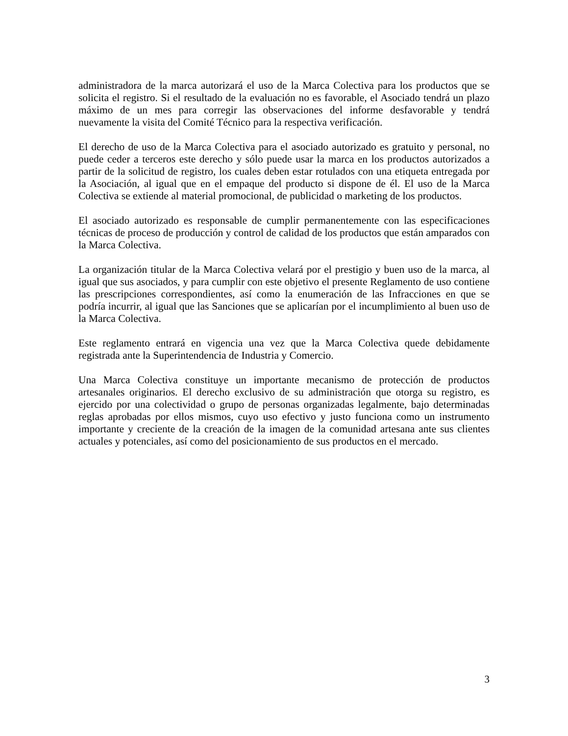administradora de la marca autorizará el uso de la Marca Colectiva para los productos que se solicita el registro. Si el resultado de la evaluación no es favorable, el Asociado tendrá un plazo máximo de un mes para corregir las observaciones del informe desfavorable y tendrá nuevamente la visita del Comité Técnico para la respectiva verificación.
El derecho de uso de la Marca Colectiva para el asociado autorizado es gratuito y personal, no puede ceder a terceros este derecho y sólo puede usar la marca en los productos autorizados a partir de la solicitud de registro, los cuales deben estar rotulados con una etiqueta entregada por la Asociación, al igual que en el empaque del producto si dispone de él. El uso de la Marca Colectiva se extiende al material promocional, de publicidad o marketing de los productos.
El asociado autorizado es responsable de cumplir permanentemente con las especificaciones técnicas de proceso de producción y control de calidad de los productos que están amparados con la Marca Colectiva.
La organización titular de la Marca Colectiva velará por el prestigio y buen uso de la marca, al igual que sus asociados, y para cumplir con este objetivo el presente Reglamento de uso contiene las prescripciones correspondientes, así como la enumeración de las Infracciones en que se podría incurrir, al igual que las Sanciones que se aplicarían por el incumplimiento al buen uso de la Marca Colectiva.
Este reglamento entrará en vigencia una vez que la Marca Colectiva quede debidamente registrada ante la Superintendencia de Industria y Comercio.
Una Marca Colectiva constituye un importante mecanismo de protección de productos artesanales originarios. El derecho exclusivo de su administración que otorga su registro, es ejercido por una colectividad o grupo de personas organizadas legalmente, bajo determinadas reglas aprobadas por ellos mismos, cuyo uso efectivo y justo funciona como un instrumento importante y creciente de la creación de la imagen de la comunidad artesana ante sus clientes actuales y potenciales, así como del posicionamiento de sus productos en el mercado.
3